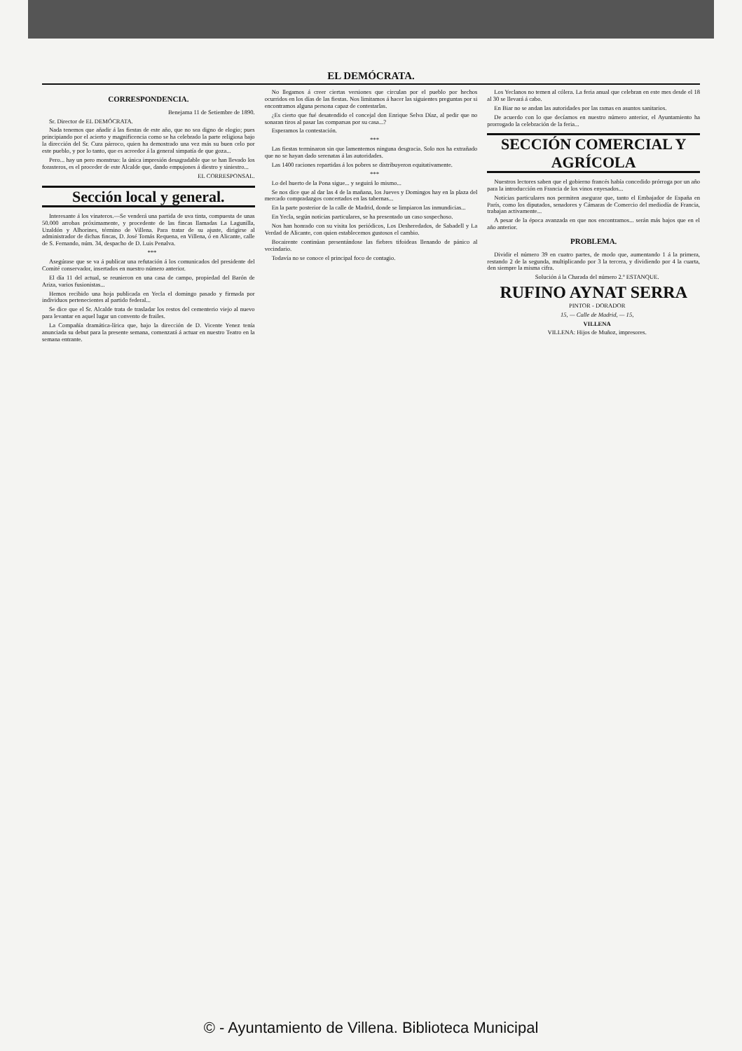EL DEMÓCRATA.
CORRESPONDENCIA.
Benejama 11 de Setiembre de 1890.
Sr. Director de EL DEMÓCRATA.
Nada tenemos que añadir á las fiestas de este año, que no sea digno de elogio; pues principiando por el acierto y magnificencia como se ha celebrado la parte religiosa bajo la dirección del Sr. Cura párroco, quien ha demostrado una vez más su buen celo por este pueblo, y por lo tanto, que es acreedor á la general simpatía de que goza...
Pero... hay un pero monstruo: la única impresión desagradable que se han llevado los forasteros, es el proceder de este Alcalde que, dando empujones á diestro y siniestro...
EL CORRESPONSAL.
Sección local y general.
Interesante á los vinateros.—Se venderá una partida de uva tinta, compuesta de unas 50.000 arrobas próximamente, y procedente de las fincas llamadas La Lagunilla, Uzaldón y Alhorines, término de Villena. Para tratar de su ajuste, dirigirse al administrador de dichas fincas, D. José Tomás Requena, en Villena, ó en Alicante, calle de S. Fernando, núm. 34, despacho de D. Luis Penalva.
***
Asegúrase que se va á publicar una refutación á los comunicados del presidente del Comité conservador, insertados en nuestro número anterior.
El día 11 del actual, se reunieron en una casa de campo, propiedad del Barón de Ariza, varios fusionistas...
Hemos recibido una hoja publicada en Yecla el domingo pasado y firmada por individuos pertenecientes al partido federal...
Se dice que el Sr. Alcalde trata de trasladar los restos del cementerio viejo al nuevo para levantar en aquel lugar un convento de frailes.
La Compañía dramática-lírica que, bajo la dirección de D. Vicente Yenez tenía anunciada su debut para la presente semana, comenzará á actuar en nuestro Teatro en la semana entrante.
No llegamos á creer ciertas versiones que circulan por el pueblo por hechos ocurridos en los días de las fiestas. Nos limitamos á hacer las siguientes preguntas por si encontramos alguna persona capaz de contestarlas.
¿Es cierto que fué desatendido el concejal don Enrique Selva Díaz, al pedir que no sonaran tiros al pasar las comparsas por su casa...?
Esperamos la contestación.
***
Las fiestas terminaron sin que lamentemos ninguna desgracia. Solo nos ha extrañado que no se hayan dado serenatas á las autoridades.
Las 1400 raciones repartidas á los pobres se distribuyeron equitativamente.
***
Lo del huerto de la Pona sigue... y seguirá lo mismo...
Se nos dice que al dar las 4 de la mañana, los Jueves y Domingos hay en la plaza del mercado compradazgos concertados en las tabernas...
En la parte posterior de la calle de Madrid, donde se limpiaron las inmundicias...
En Yecla, según noticias particulares, se ha presentado un caso sospechoso.
Nos han honrado con su visita los periódicos, Los Desheredados, de Sabadell y La Verdad de Alicante, con quien establecemos gustosos el cambio.
Bocairente continúan presentándose las fiebres tifoideas llenando de pánico al vecindario.
Todavía no se conoce el principal foco de contagio.
Los Yeclanos no temen al cólera. La feria anual que celebran en este mes desde el 18 al 30 se llevará á cabo.
En Biar no se andan las autoridades por las ramas en asuntos sanitarios.
De acuerdo con lo que decíamos en nuestro número anterior, el Ayuntamiento ha prorrogado la celebración de la feria...
SECCIÓN COMERCIAL Y AGRÍCOLA
Nuestros lectores saben que el gobierno francés había concedido prórroga por un año para la introducción en Francia de los vinos enyesados...
Noticias particulares nos permiten asegurar que, tanto el Embajador de España en París, como los diputados, senadores y Cámaras de Comercio del mediodía de Francia, trabajan activamente...
A pesar de la época avanzada en que nos encontramos... serán más bajos que en el año anterior.
PROBLEMA.
Dividir el número 39 en cuatro partes, de modo que, aumentando 1 á la primera, restando 2 de la segunda, multiplicando por 3 la tercera, y dividiendo por 4 la cuarta, den siempre la misma cifra.
Solución á la Charada del número 2.º ESTANQUE.
RUFINO AYNAT SERRA
PINTOR - DORADOR
15, — Calle de Madrid, — 15,
VILLENA
VILLENA: Hijos de Muñoz, impresores.
© - Ayuntamiento de Villena. Biblioteca Municipal